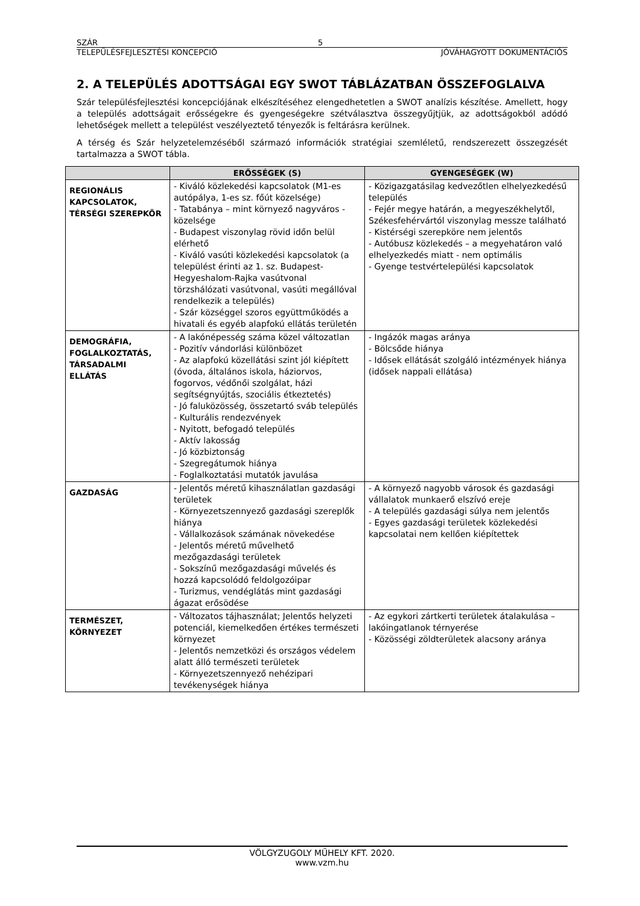SZÁR 5
TELEPÜLÉSFEJLESZTÉSI KONCEPCIÓ JÓVÁHAGYOTT DOKUMENTÁCIÓS
2. A TELEPÜLÉS ADOTTSÁGAI EGY SWOT TÁBLÁZATBAN ÖSSZEFOGLALVA
Szár településfejlesztési koncepciójának elkészítéséhez elengedhetetlen a SWOT analízis készítése. Amellett, hogy a település adottságait erősségekre és gyengeségekre szétválasztva összegyűjtjük, az adottságokból adódó lehetőségek mellett a települést veszélyeztető tényezők is feltárásra kerülnek.
A térség és Szár helyzetelemzéséből származó információk stratégiai szemléletű, rendszerezett összegzését tartalmazza a SWOT tábla.
| | ERŐSSÉGEK (S) | GYENGESÉGEK (W) |
| --- | --- | --- |
| REGIONÁLIS KAPCSOLATOK, TÉRSÉGI SZEREPKÖR | - Kiváló közlekedési kapcsolatok (M1-es autópálya, 1-es sz. főút közelsége) - Tatabánya – mint környező nagyváros - közelsége - Budapest viszonylag rövid időn belül elérhető - Kiváló vasúti közlekedési kapcsolatok (a települést érinti az 1. sz. Budapest-Hegyeshalom-Rajka vasútvonal törzshálózati vasútvonal, vasúti megállóval rendelkezik a település) - Szár községgel szoros együttműködés a hivatali és egyéb alapfokú ellátás területén | - Közigazgatásilag kedvezőtlen elhelyezkedésű település - Fejér megye határán, a megyeszékhelytől, Székesfehérvártól viszonylag messze található - Kistérségi szerepköre nem jelentős - Autóbusz közlekedés – a megyehatáron való elhelyezkedés miatt - nem optimális - Gyenge testvértelepülési kapcsolatok |
| DEMOGRÁFIA, FOGLALKOZTATÁS, TÁRSADALMI ELLÁTÁS | - A lakónépesség száma közel változatlan - Pozitív vándorlási különbözet - Az alapfokú közellátási szint jól kiépített (óvoda, általános iskola, háziorvos, fogorvos, védőnői szolgálat, házi segítségnyújtás, szociális étkeztetés) - Jó faluközösség, összetartó sváb település - Kulturális rendezvények - Nyitott, befogadó település - Aktív lakosság - Jó közbiztonság - Szegregátumok hiánya - Foglalkoztatási mutatók javulása | - Ingázók magas aránya - Bölcsőde hiánya - Idősek ellátását szolgáló intézmények hiánya (idősek nappali ellátása) |
| GAZDASÁG | - Jelentős méretű kihasználatlan gazdasági területek - Környezetszennyező gazdasági szereplők hiánya - Vállalkozások számának növekedése - Jelentős méretű művelhető mezőgazdasági területek - Sokszínű mezőgazdasági művelés és hozzá kapcsolódó feldolgozóipar - Turizmus, vendéglátás mint gazdasági ágazat erősödése | - A környező nagyobb városok és gazdasági vállalatok munkaerő elszívó ereje - A település gazdasági súlya nem jelentős - Egyes gazdasági területek közlekedési kapcsolatai nem kellően kiépítettek |
| TERMÉSZET, KÖRNYEZET | - Változatos tájhasználat; Jelentős helyzeti potenciál, kiemelkedően értékes természeti környezet - Jelentős nemzetközi és országos védelem alatt álló természeti területek - Környezetszennyező nehézipari tevékenységek hiánya | - Az egykori zártkerti területek átalakulása – lakóingatlanok térnyerése - Közösségi zöldterületek alacsony aránya |
VÖLGYZUGOLY MŰHELY KFT. 2020.
www.vzm.hu